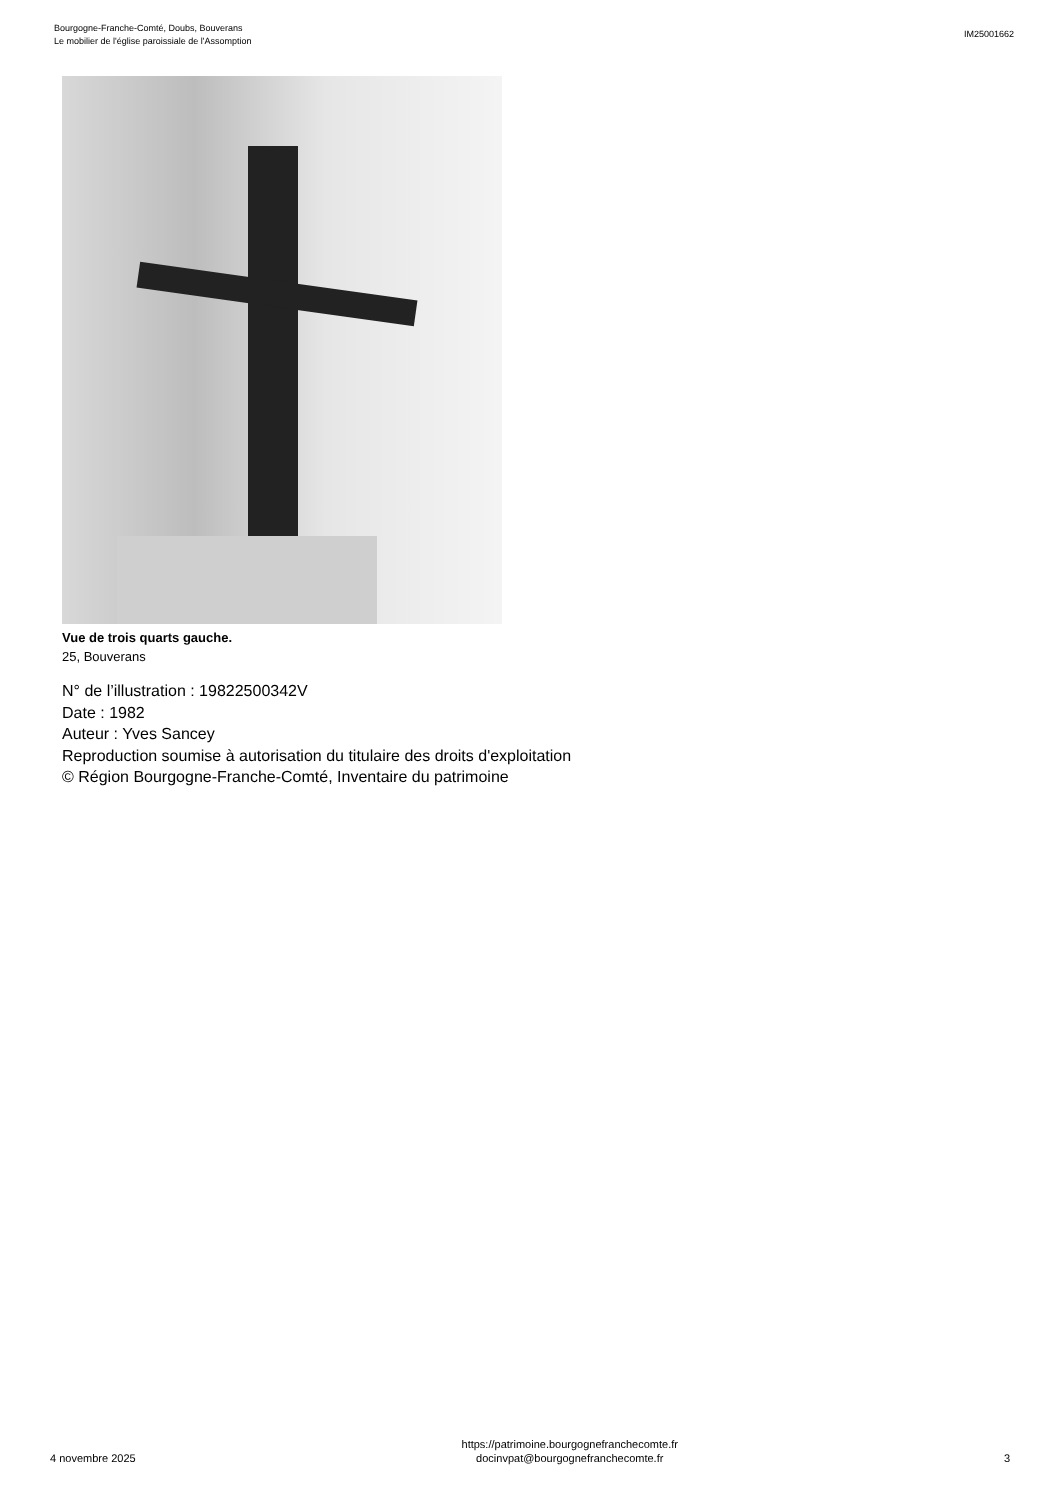Bourgogne-Franche-Comté, Doubs, Bouverans
Le mobilier de l'église paroissiale de l'Assomption
IM25001662
Vue de trois quarts gauche.
25, Bouverans
N° de l’illustration : 19822500342V
Date : 1982
Auteur : Yves Sancey
Reproduction soumise à autorisation du titulaire des droits d'exploitation
© Région Bourgogne-Franche-Comté, Inventaire du patrimoine
4 novembre 2025
https://patrimoine.bourgognefranchecomte.fr
docinvpat@bourgognefranchecomte.fr
3